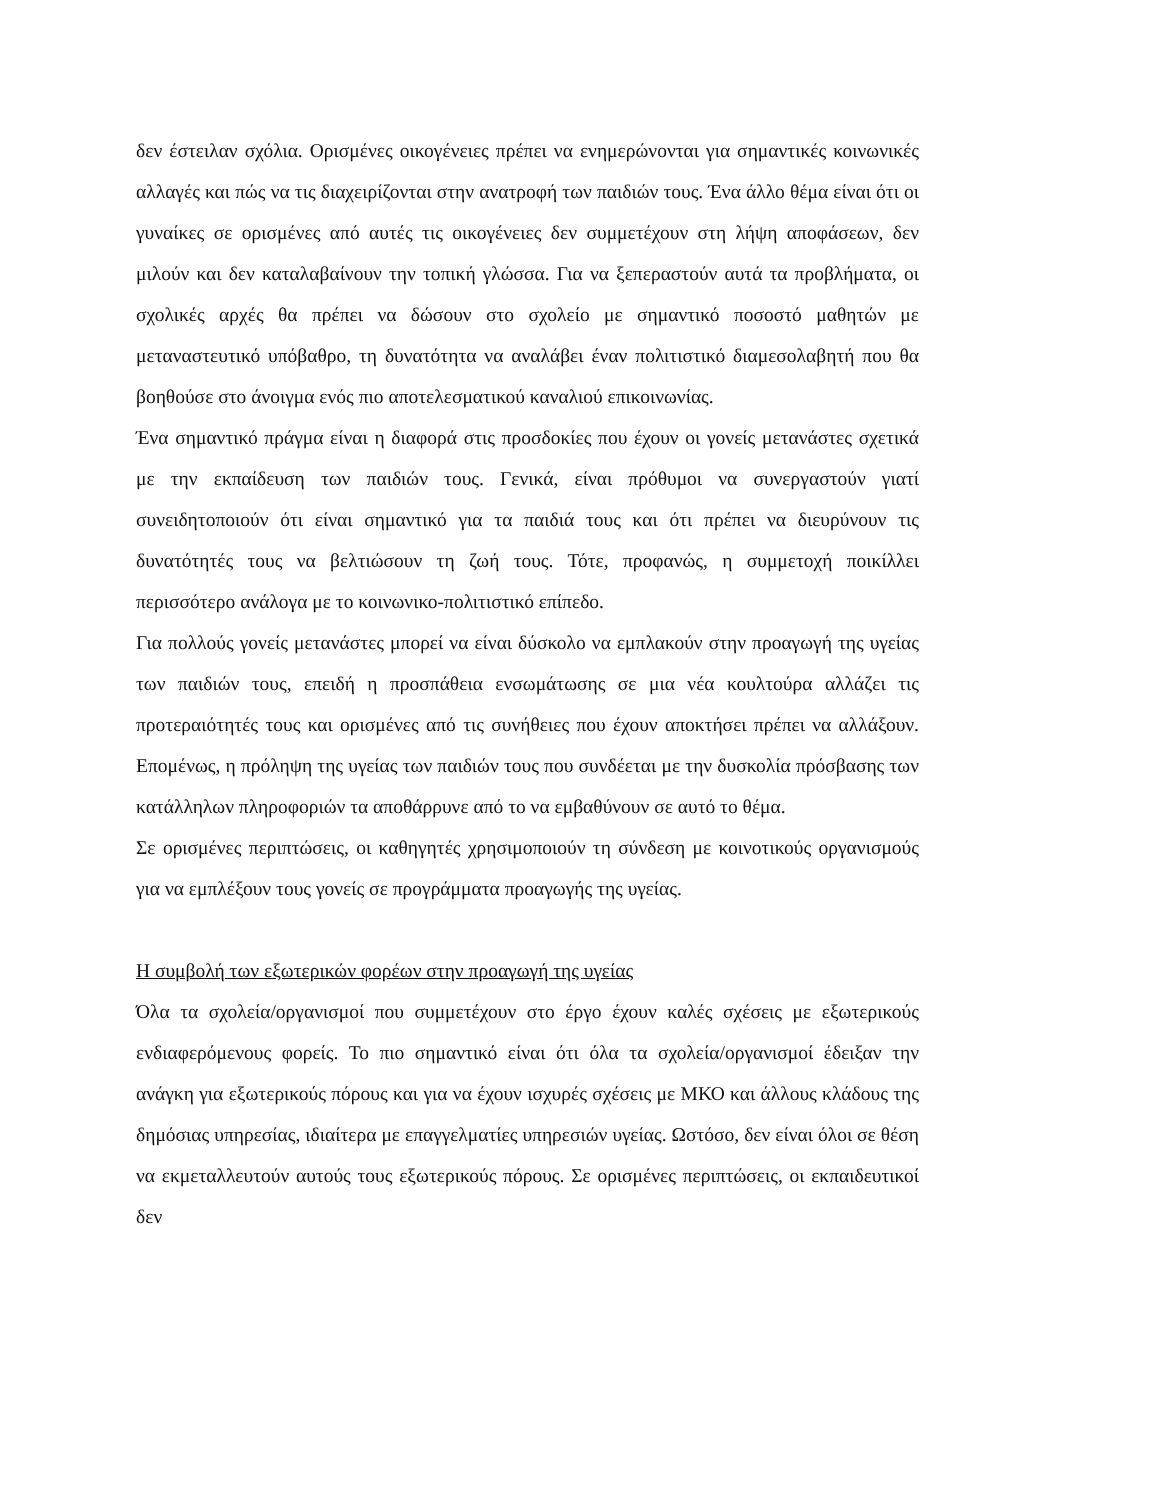δεν έστειλαν σχόλια. Ορισμένες οικογένειες πρέπει να ενημερώνονται για σημαντικές κοινωνικές αλλαγές και πώς να τις διαχειρίζονται στην ανατροφή των παιδιών τους. Ένα άλλο θέμα είναι ότι οι γυναίκες σε ορισμένες από αυτές τις οικογένειες δεν συμμετέχουν στη λήψη αποφάσεων, δεν μιλούν και δεν καταλαβαίνουν την τοπική γλώσσα. Για να ξεπεραστούν αυτά τα προβλήματα, οι σχολικές αρχές θα πρέπει να δώσουν στο σχολείο με σημαντικό ποσοστό μαθητών με μεταναστευτικό υπόβαθρο, τη δυνατότητα να αναλάβει έναν πολιτιστικό διαμεσολαβητή που θα βοηθούσε στο άνοιγμα ενός πιο αποτελεσματικού καναλιού επικοινωνίας.
Ένα σημαντικό πράγμα είναι η διαφορά στις προσδοκίες που έχουν οι γονείς μετανάστες σχετικά με την εκπαίδευση των παιδιών τους. Γενικά, είναι πρόθυμοι να συνεργαστούν γιατί συνειδητοποιούν ότι είναι σημαντικό για τα παιδιά τους και ότι πρέπει να διευρύνουν τις δυνατότητές τους να βελτιώσουν τη ζωή τους. Τότε, προφανώς, η συμμετοχή ποικίλλει περισσότερο ανάλογα με το κοινωνικο-πολιτιστικό επίπεδο.
Για πολλούς γονείς μετανάστες μπορεί να είναι δύσκολο να εμπλακούν στην προαγωγή της υγείας των παιδιών τους, επειδή η προσπάθεια ενσωμάτωσης σε μια νέα κουλτούρα αλλάζει τις προτεραιότητές τους και ορισμένες από τις συνήθειες που έχουν αποκτήσει πρέπει να αλλάξουν. Επομένως, η πρόληψη της υγείας των παιδιών τους που συνδέεται με την δυσκολία πρόσβασης των κατάλληλων πληροφοριών τα αποθάρρυνε από το να εμβαθύνουν σε αυτό το θέμα.
Σε ορισμένες περιπτώσεις, οι καθηγητές χρησιμοποιούν τη σύνδεση με κοινοτικούς οργανισμούς για να εμπλέξουν τους γονείς σε προγράμματα προαγωγής της υγείας.
Η συμβολή των εξωτερικών φορέων στην προαγωγή της υγείας
Όλα τα σχολεία/οργανισμοί που συμμετέχουν στο έργο έχουν καλές σχέσεις με εξωτερικούς ενδιαφερόμενους φορείς. Το πιο σημαντικό είναι ότι όλα τα σχολεία/οργανισμοί έδειξαν την ανάγκη για εξωτερικούς πόρους και για να έχουν ισχυρές σχέσεις με ΜΚΟ και άλλους κλάδους της δημόσιας υπηρεσίας, ιδιαίτερα με επαγγελματίες υπηρεσιών υγείας. Ωστόσο, δεν είναι όλοι σε θέση να εκμεταλλευτούν αυτούς τους εξωτερικούς πόρους. Σε ορισμένες περιπτώσεις, οι εκπαιδευτικοί δεν